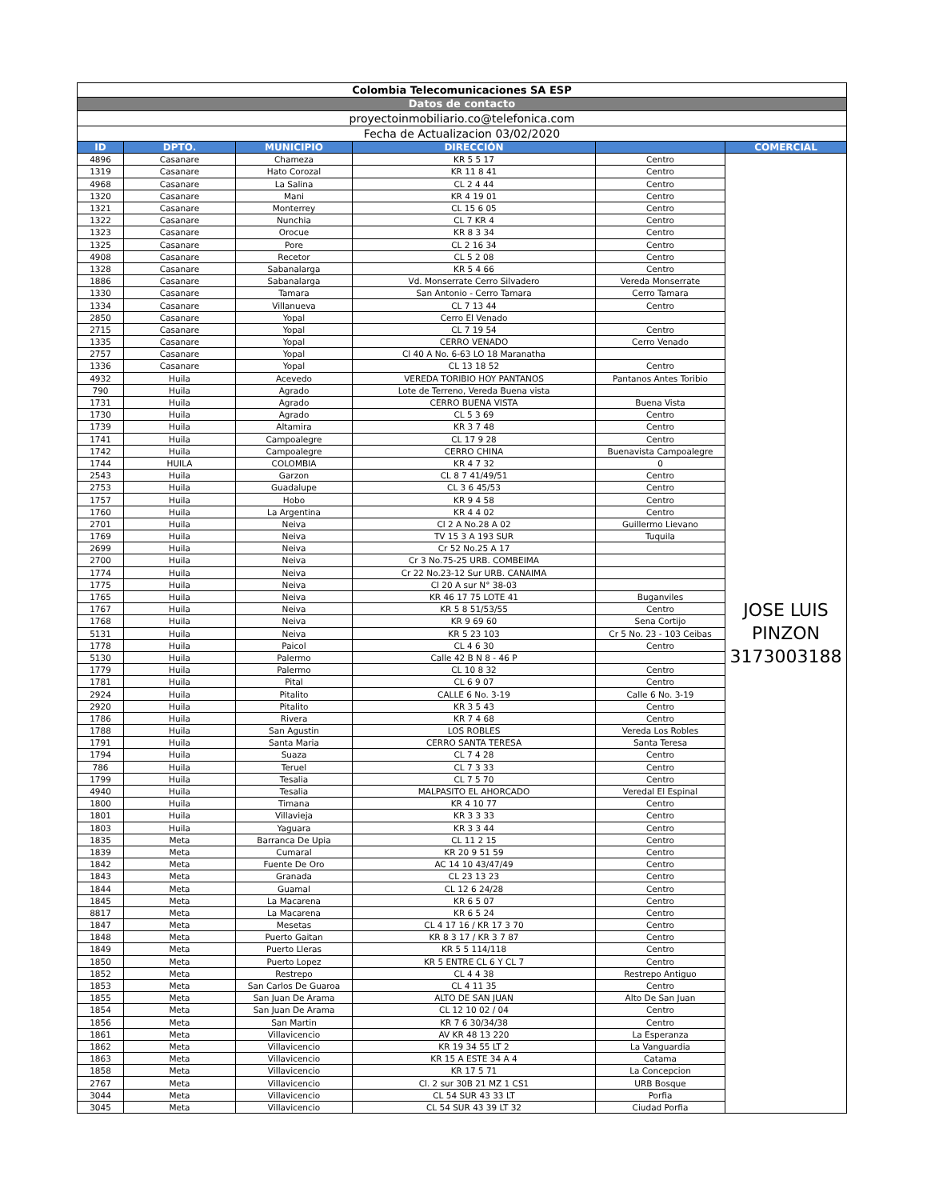| Colombia Telecomunicaciones SA ESP | | | | | |
| Datos de contacto | | | | | |
| proyectoinmobiliario.co@telefonica.com | | | | | |
| Fecha de Actualizacion 03/02/2020 | | | | | |
| ID | DPTO. | MUNICIPIO | DIRECCIÓN | | COMERCIAL |
| 4896 | Casanare | Chameza | KR 5 5 17 | Centro | JOSE LUIS PINZON 3173003188 |
| 1319 | Casanare | Hato Corozal | KR 11 8 41 | Centro | |
| 4968 | Casanare | La Salina | CL 2 4 44 | Centro | |
| 1320 | Casanare | Mani | KR 4 19 01 | Centro | |
| 1321 | Casanare | Monterrey | CL 15 6 05 | Centro | |
| 1322 | Casanare | Nunchia | CL 7 KR 4 | Centro | |
| 1323 | Casanare | Orocue | KR 8 3 34 | Centro | |
| 1325 | Casanare | Pore | CL 2 16 34 | Centro | |
| 4908 | Casanare | Recetor | CL 5 2 08 | Centro | |
| 1328 | Casanare | Sabanalarga | KR 5 4 66 | Centro | |
| 1886 | Casanare | Sabanalarga | Vd. Monserrate Cerro Silvadero | Vereda Monserrate | |
| 1330 | Casanare | Tamara | San Antonio - Cerro Tamara | Cerro Tamara | |
| 1334 | Casanare | Villanueva | CL 7 13 44 | Centro | |
| 2850 | Casanare | Yopal | Cerro El Venado | | |
| 2715 | Casanare | Yopal | CL 7 19 54 | Centro | |
| 1335 | Casanare | Yopal | CERRO VENADO | Cerro Venado | |
| 2757 | Casanare | Yopal | Cl 40 A No. 6-63 LO 18 Maranatha | | |
| 1336 | Casanare | Yopal | CL 13 18 52 | Centro | |
| 4932 | Huila | Acevedo | VEREDA TORIBIO HOY PANTANOS | Pantanos Antes Toribio | |
| 790 | Huila | Agrado | Lote de Terreno, Vereda Buena vista | | |
| 1731 | Huila | Agrado | CERRO BUENA VISTA | Buena Vista | |
| 1730 | Huila | Agrado | CL 5 3 69 | Centro | |
| 1739 | Huila | Altamira | KR 3 7 48 | Centro | |
| 1741 | Huila | Campoalegre | CL 17 9 28 | Centro | |
| 1742 | Huila | Campoalegre | CERRO CHINA | Buenavista Campoalegre | |
| 1744 | HUILA | COLOMBIA | KR 4 7 32 | 0 | |
| 2543 | Huila | Garzon | CL 8 7 41/49/51 | Centro | |
| 2753 | Huila | Guadalupe | CL 3 6 45/53 | Centro | |
| 1757 | Huila | Hobo | KR 9 4 58 | Centro | |
| 1760 | Huila | La Argentina | KR 4 4 02 | Centro | |
| 2701 | Huila | Neiva | Cl 2 A No.28 A 02 | Guillermo Lievano | |
| 1769 | Huila | Neiva | TV 15 3 A 193 SUR | Tuquila | |
| 2699 | Huila | Neiva | Cr 52 No.25 A 17 | | |
| 2700 | Huila | Neiva | Cr 3 No.75-25 URB. COMBEIMA | | |
| 1774 | Huila | Neiva | Cr 22 No.23-12 Sur URB. CANAIMA | | |
| 1775 | Huila | Neiva | Cl 20 A sur N° 38-03 | | |
| 1765 | Huila | Neiva | KR 46 17 75 LOTE 41 | Buganviles | |
| 1767 | Huila | Neiva | KR 5 8 51/53/55 | Centro | |
| 1768 | Huila | Neiva | KR 9 69 60 | Sena Cortijo | |
| 5131 | Huila | Neiva | KR 5 23 103 | Cr 5 No. 23 - 103 Ceibas | |
| 1778 | Huila | Paicol | CL 4 6 30 | Centro | |
| 5130 | Huila | Palermo | Calle 42 B N 8 - 46 P | | |
| 1779 | Huila | Palermo | CL 10 8 32 | Centro | |
| 1781 | Huila | Pital | CL 6 9 07 | Centro | |
| 2924 | Huila | Pitalito | CALLE 6 No. 3-19 | Calle 6 No. 3-19 | |
| 2920 | Huila | Pitalito | KR 3 5 43 | Centro | |
| 1786 | Huila | Rivera | KR 7 4 68 | Centro | |
| 1788 | Huila | San Agustin | LOS ROBLES | Vereda Los Robles | |
| 1791 | Huila | Santa Maria | CERRO SANTA TERESA | Santa Teresa | |
| 1794 | Huila | Suaza | CL 7 4 28 | Centro | |
| 786 | Huila | Teruel | CL 7 3 33 | Centro | |
| 1799 | Huila | Tesalia | CL 7 5 70 | Centro | |
| 4940 | Huila | Tesalia | MALPASITO EL AHORCADO | Veredal El Espinal | |
| 1800 | Huila | Timana | KR 4 10 77 | Centro | |
| 1801 | Huila | Villavieja | KR 3 3 33 | Centro | |
| 1803 | Huila | Yaguara | KR 3 3 44 | Centro | |
| 1835 | Meta | Barranca De Upia | CL 11 2 15 | Centro | |
| 1839 | Meta | Cumaral | KR 20 9 51 59 | Centro | |
| 1842 | Meta | Fuente De Oro | AC 14 10 43/47/49 | Centro | |
| 1843 | Meta | Granada | CL 23 13 23 | Centro | |
| 1844 | Meta | Guamal | CL 12 6 24/28 | Centro | |
| 1845 | Meta | La Macarena | KR 6 5 07 | Centro | |
| 8817 | Meta | La Macarena | KR 6 5 24 | Centro | |
| 1847 | Meta | Mesetas | CL 4 17 16 / KR 17 3 70 | Centro | |
| 1848 | Meta | Puerto Gaitan | KR 8 3 17 / KR 3 7 87 | Centro | |
| 1849 | Meta | Puerto Lleras | KR 5 5 114/118 | Centro | |
| 1850 | Meta | Puerto Lopez | KR 5 ENTRE CL 6 Y CL 7 | Centro | |
| 1852 | Meta | Restrepo | CL 4 4 38 | Restrepo Antiguo | |
| 1853 | Meta | San Carlos De Guaroa | CL 4 11 35 | Centro | |
| 1855 | Meta | San Juan De Arama | ALTO DE SAN JUAN | Alto De San Juan | |
| 1854 | Meta | San Juan De Arama | CL 12 10 02 / 04 | Centro | |
| 1856 | Meta | San Martin | KR 7 6 30/34/38 | Centro | |
| 1861 | Meta | Villavicencio | AV KR 48 13 220 | La Esperanza | |
| 1862 | Meta | Villavicencio | KR 19 34 55 LT 2 | La Vanguardia | |
| 1863 | Meta | Villavicencio | KR 15 A ESTE 34 A 4 | Catama | |
| 1858 | Meta | Villavicencio | KR 17 5 71 | La Concepcion | |
| 2767 | Meta | Villavicencio | Cl. 2 sur 30B 21 MZ 1 CS1 | URB Bosque | |
| 3044 | Meta | Villavicencio | CL 54 SUR 43 33 LT | Porfia | |
| 3045 | Meta | Villavicencio | CL 54 SUR 43 39 LT 32 | Ciudad Porfia | |